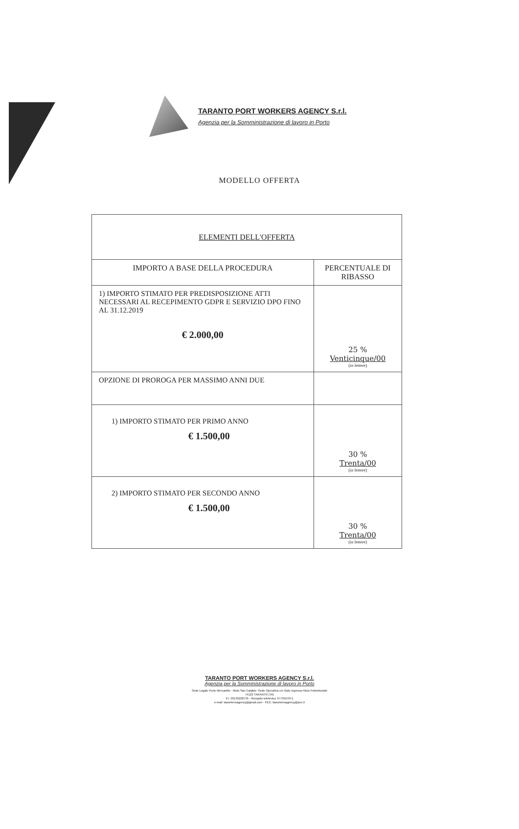TARANTO PORT WORKERS AGENCY S.r.l.
Agenzia per la Somministrazione di lavoro in Porto
MODELLO OFFERTA
| ELEMENTI DELL'OFFERTA | |
| --- | --- |
| IMPORTO A BASE DELLA PROCEDURA | PERCENTUALE DI RIBASSO |
| 1) IMPORTO STIMATO PER PREDISPOSIZIONE ATTI NECESSARI AL RECEPIMENTO GDPR E SERVIZIO DPO FINO AL 31.12.2019 € 2.000,00 | 25 % Venticinque/00 (in lettere) |
| OPZIONE DI PROROGA PER MASSIMO ANNI DUE | |
| 1) IMPORTO STIMATO PER PRIMO ANNO € 1.500,00 | 30 % Trenta/00 (in lettere) |
| 2) IMPORTO STIMATO PER SECONDO ANNO € 1.500,00 | 30 % Trenta/00 (in lettere) |
TARANTO PORT WORKERS AGENCY S.r.l.
Agenzia per la Somministrazione di lavoro in Porto
Sede Legale Porto Mercantile - Molo San Cataldo -Sede Operativa c/o Gate Ingresso Molo Polisettoriale
74123 TARANTO (TA)
P.I. 03135200735 - Recapito telefonico 3773597071
e-mail: taworkersagency@gmail.com - PEC: taworkersagency@pec.it